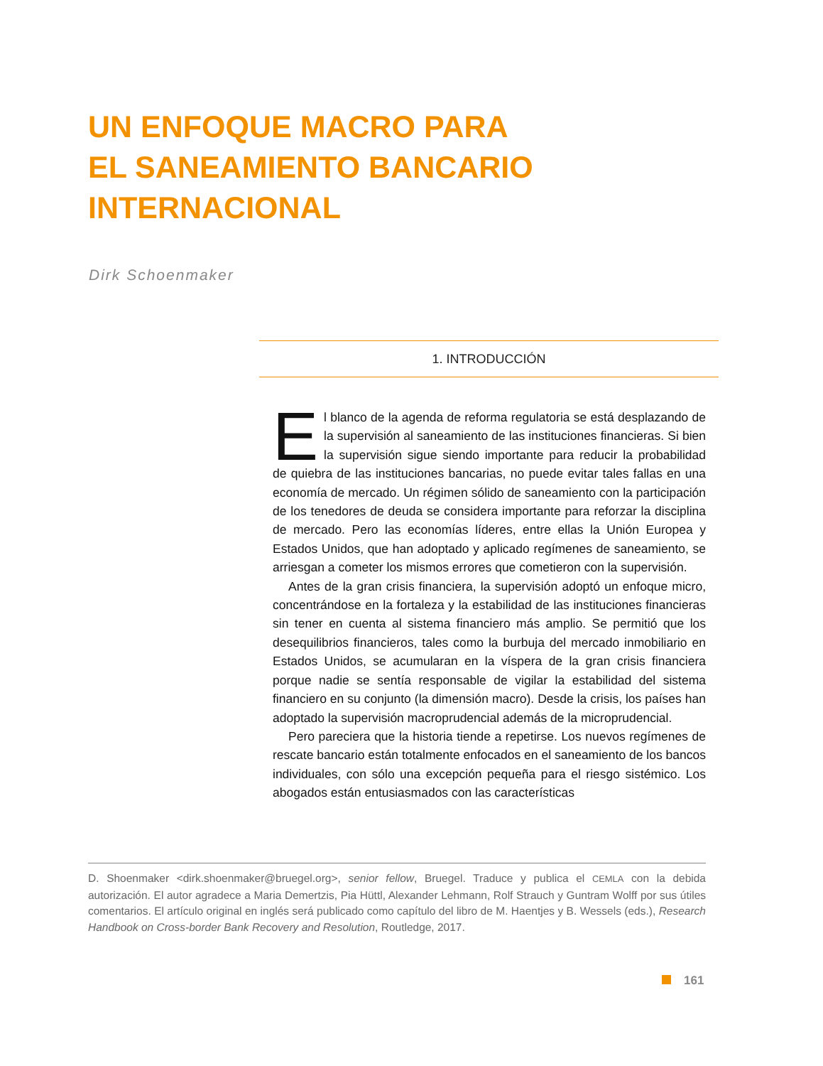UN ENFOQUE MACRO PARA
EL SANEAMIENTO BANCARIO
INTERNACIONAL
Dirk Schoenmaker
1. INTRODUCCIÓN
El blanco de la agenda de reforma regulatoria se está desplazando de la supervisión al saneamiento de las instituciones financieras. Si bien la supervisión sigue siendo importante para reducir la probabilidad de quiebra de las instituciones bancarias, no puede evitar tales fallas en una economía de mercado. Un régimen sólido de saneamiento con la participación de los tenedores de deuda se considera importante para reforzar la disciplina de mercado. Pero las economías líderes, entre ellas la Unión Europea y Estados Unidos, que han adoptado y aplicado regímenes de saneamiento, se arriesgan a cometer los mismos errores que cometieron con la supervisión.
Antes de la gran crisis financiera, la supervisión adoptó un enfoque micro, concentrándose en la fortaleza y la estabilidad de las instituciones financieras sin tener en cuenta al sistema financiero más amplio. Se permitió que los desequilibrios financieros, tales como la burbuja del mercado inmobiliario en Estados Unidos, se acumularan en la víspera de la gran crisis financiera porque nadie se sentía responsable de vigilar la estabilidad del sistema financiero en su conjunto (la dimensión macro). Desde la crisis, los países han adoptado la supervisión macroprudencial además de la microprudencial.
Pero pareciera que la historia tiende a repetirse. Los nuevos regímenes de rescate bancario están totalmente enfocados en el saneamiento de los bancos individuales, con sólo una excepción pequeña para el riesgo sistémico. Los abogados están entusiasmados con las características
D. Shoenmaker <dirk.shoenmaker@bruegel.org>, senior fellow, Bruegel. Traduce y publica el CEMLA con la debida autorización. El autor agradece a Maria Demertzis, Pia Hüttl, Alexander Lehmann, Rolf Strauch y Guntram Wolff por sus útiles comentarios. El artículo original en inglés será publicado como capítulo del libro de M. Haentjes y B. Wessels (eds.), Research Handbook on Cross-border Bank Recovery and Resolution, Routledge, 2017.
161